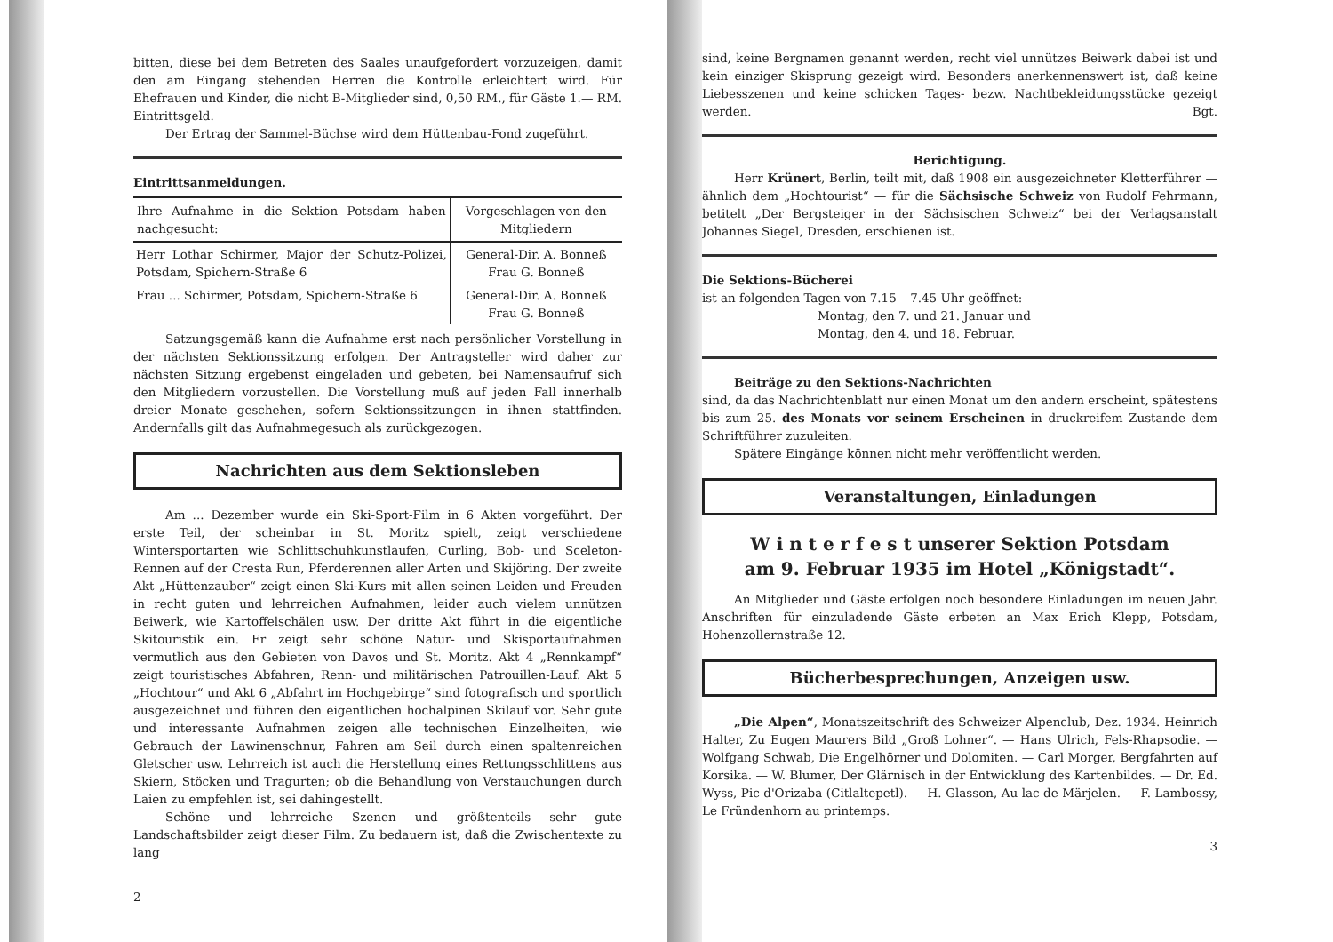bitten, diese bei dem Betreten des Saales unaufgefordert vorzuzeigen, damit den am Eingang stehenden Herren die Kontrolle erleichtert wird. Für Ehefrauen und Kinder, die nicht B-Mitglieder sind, 0,50 RM., für Gäste 1.— RM. Eintrittsgeld.
Der Ertrag der Sammel-Büchse wird dem Hüttenbau-Fond zugeführt.
Eintrittsanmeldungen.
| Ihre Aufnahme in die Sektion Potsdam haben nachgesucht: | Vorgeschlagen von den Mitgliedern |
| --- | --- |
| Herr Lothar Schirmer, Major der Schutz-Polizei, Potsdam, Spichern-Straße 6 | General-Dir. A. Bonneß Frau G. Bonneß |
| Frau ... Schirmer, Potsdam, Spichern-Straße 6 | General-Dir. A. Bonneß Frau G. Bonneß |
Satzungsgemäß kann die Aufnahme erst nach persönlicher Vorstellung in der nächsten Sektionssitzung erfolgen. Der Antragsteller wird daher zur nächsten Sitzung ergebenst eingeladen und gebeten, bei Namensaufruf sich den Mitgliedern vorzustellen. Die Vorstellung muß auf jeden Fall innerhalb dreier Monate geschehen, sofern Sektionssitzungen in ihnen stattfinden. Andernfalls gilt das Aufnahmegesuch als zurückgezogen.
Nachrichten aus dem Sektionsleben
Am ... Dezember wurde ein Ski-Sport-Film in 6 Akten vorgeführt. Der erste Teil, der scheinbar in St. Moritz spielt, zeigt verschiedene Wintersportarten wie Schlittschuhkunstlaufen, Curling, Bob- und Sceleton-Rennen auf der Cresta Run, Pferderennen aller Arten und Skijöring. Der zweite Akt „Hüttenzauber“ zeigt einen Ski-Kurs mit allen seinen Leiden und Freuden in recht guten und lehrreichen Aufnahmen, leider auch vielem unnützen Beiwerk, wie Kartoffelschälen usw. Der dritte Akt führt in die eigentliche Skitouristik ein. Er zeigt sehr schöne Natur- und Skisportaufnahmen vermutlich aus den Gebieten von Davos und St. Moritz. Akt 4 „Rennkampf“ zeigt touristisches Abfahren, Renn- und militärischen Patrouillen-Lauf. Akt 5 „Hochtour“ und Akt 6 „Abfahrt im Hochgebirge“ sind fotografisch und sportlich ausgezeichnet und führen den eigentlichen hochalpinen Skilauf vor. Sehr gute und interessante Aufnahmen zeigen alle technischen Einzelheiten, wie Gebrauch der Lawinenschnur, Fahren am Seil durch einen spaltenreichen Gletscher usw. Lehrreich ist auch die Herstellung eines Rettungsschlittens aus Skiern, Stöcken und Tragurten; ob die Behandlung von Verstauchungen durch Laien zu empfehlen ist, sei dahingestellt.
Schöne und lehrreiche Szenen und größtenteils sehr gute Landschaftsbilder zeigt dieser Film. Zu bedauern ist, daß die Zwischentexte zu lang
2
sind, keine Bergnamen genannt werden, recht viel unnützes Beiwerk dabei ist und kein einziger Skisprung gezeigt wird. Besonders anerkennenswert ist, daß keine Liebesszenen und keine schicken Tages- bezw. Nachtbekleidungsstücke gezeigt werden. Bgt.
Berichtigung.
Herr Krünert, Berlin, teilt mit, daß 1908 ein ausgezeichneter Kletterführer — ähnlich dem „Hochtourist“ — für die Sächsische Schweiz von Rudolf Fehrmann, betitelt „Der Bergsteiger in der Sächsischen Schweiz“ bei der Verlagsanstalt Johannes Siegel, Dresden, erschienen ist.
Die Sektions-Bücherei
ist an folgenden Tagen von 7.15 – 7.45 Uhr geöffnet:
Montag, den 7. und 21. Januar und
Montag, den 4. und 18. Februar.
Beiträge zu den Sektions-Nachrichten
sind, da das Nachrichtenblatt nur einen Monat um den andern erscheint, spätestens bis zum 25. des Monats vor seinem Erscheinen in druckreifem Zustande dem Schriftführer zuzuleiten.
Spätere Eingänge können nicht mehr veröffentlicht werden.
Veranstaltungen, Einladungen
W i n t e r f e s t unserer Sektion Potsdam
am 9. Februar 1935 im Hotel „Königstadt“.
An Mitglieder und Gäste erfolgen noch besondere Einladungen im neuen Jahr. Anschriften für einzuladende Gäste erbeten an Max Erich Klepp, Potsdam, Hohenzollernstraße 12.
Bücherbesprechungen, Anzeigen usw.
„Die Alpen“, Monatszeitschrift des Schweizer Alpenclub, Dez. 1934. Heinrich Halter, Zu Eugen Maurers Bild „Groß Lohner“. — Hans Ulrich, Fels-Rhapsodie. — Wolfgang Schwab, Die Engelhörner und Dolomiten. — Carl Morger, Bergfahrten auf Korsika. — W. Blumer, Der Glärnisch in der Entwicklung des Kartenbildes. — Dr. Ed. Wyss, Pic d'Orizaba (Citlaltepetl). — H. Glasson, Au lac de Märjelen. — F. Lambossy, Le Fründenhorn au printemps.
3